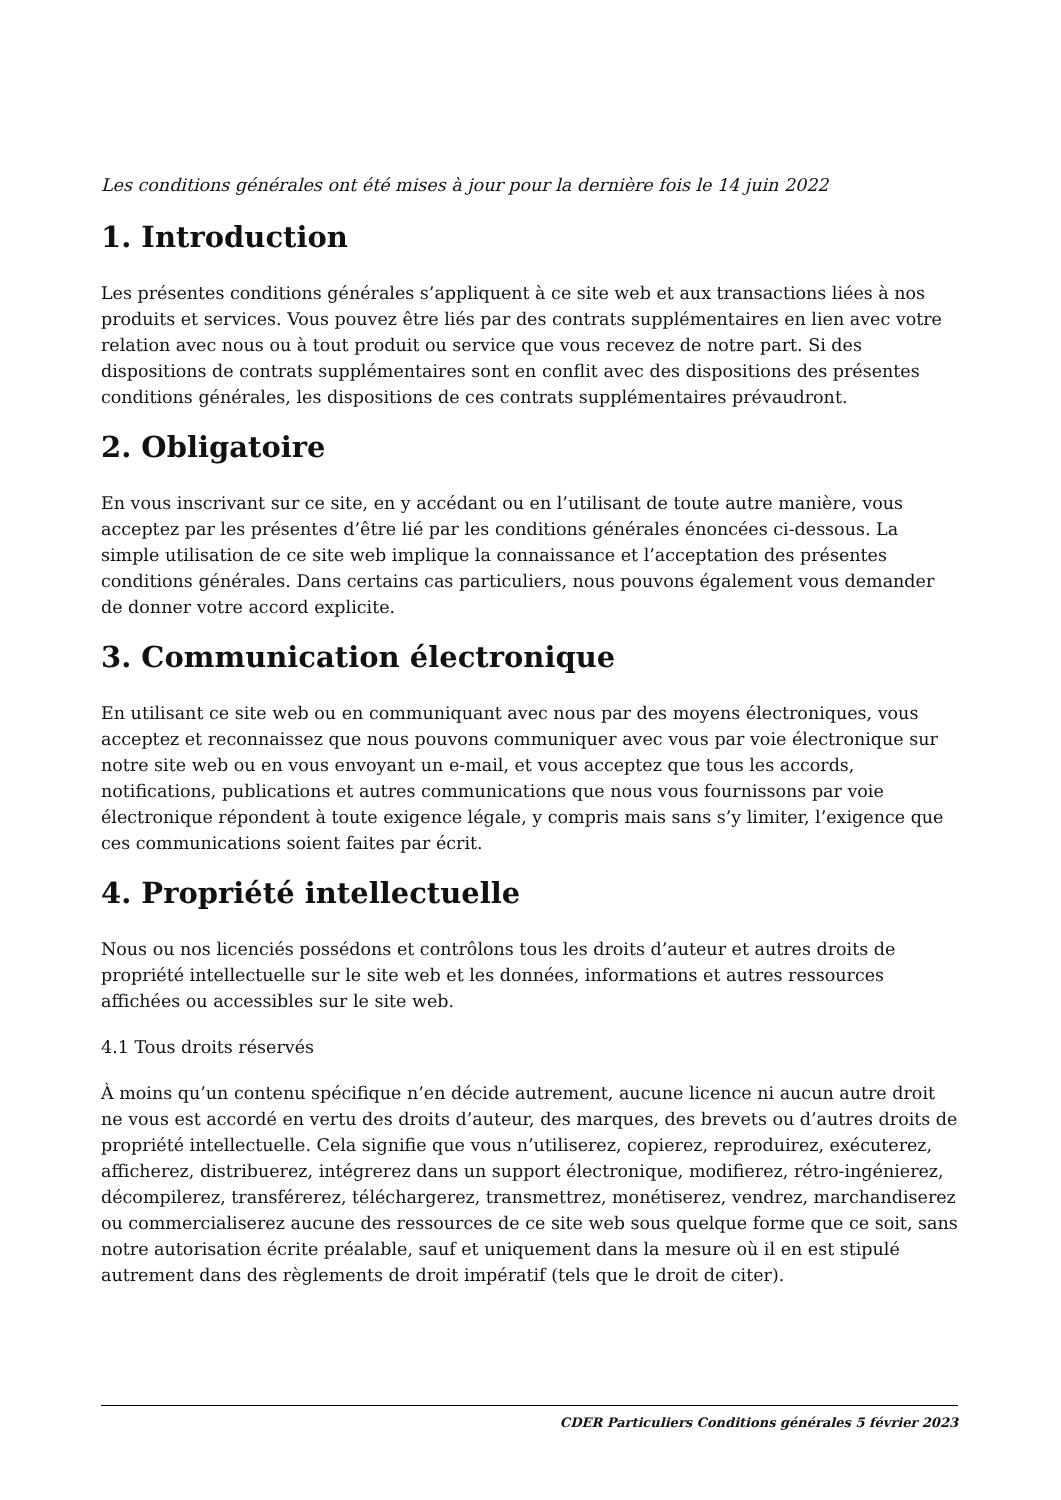Les conditions générales ont été mises à jour pour la dernière fois le 14 juin 2022
1. Introduction
Les présentes conditions générales s’appliquent à ce site web et aux transactions liées à nos produits et services. Vous pouvez être liés par des contrats supplémentaires en lien avec votre relation avec nous ou à tout produit ou service que vous recevez de notre part. Si des dispositions de contrats supplémentaires sont en conflit avec des dispositions des présentes conditions générales, les dispositions de ces contrats supplémentaires prévaudront.
2. Obligatoire
En vous inscrivant sur ce site, en y accédant ou en l’utilisant de toute autre manière, vous acceptez par les présentes d’être lié par les conditions générales énoncées ci-dessous. La simple utilisation de ce site web implique la connaissance et l’acceptation des présentes conditions générales. Dans certains cas particuliers, nous pouvons également vous demander de donner votre accord explicite.
3. Communication électronique
En utilisant ce site web ou en communiquant avec nous par des moyens électroniques, vous acceptez et reconnaissez que nous pouvons communiquer avec vous par voie électronique sur notre site web ou en vous envoyant un e-mail, et vous acceptez que tous les accords, notifications, publications et autres communications que nous vous fournissons par voie électronique répondent à toute exigence légale, y compris mais sans s’y limiter, l’exigence que ces communications soient faites par écrit.
4. Propriété intellectuelle
Nous ou nos licenciés possédons et contrôlons tous les droits d’auteur et autres droits de propriété intellectuelle sur le site web et les données, informations et autres ressources affichées ou accessibles sur le site web.
4.1 Tous droits réservés
À moins qu’un contenu spécifique n’en décide autrement, aucune licence ni aucun autre droit ne vous est accordé en vertu des droits d’auteur, des marques, des brevets ou d’autres droits de propriété intellectuelle. Cela signifie que vous n’utiliserez, copierez, reproduirez, exécuterez, afficherez, distribuerez, intégrerez dans un support électronique, modifierez, rétro-ingénierez, décompilerez, transférerez, téléchargerez, transmettrez, monétiserez, vendrez, marchandiserez ou commercialiserez aucune des ressources de ce site web sous quelque forme que ce soit, sans notre autorisation écrite préalable, sauf et uniquement dans la mesure où il en est stipulé autrement dans des règlements de droit impératif (tels que le droit de citer).
CDER Particuliers Conditions générales 5 février 2023